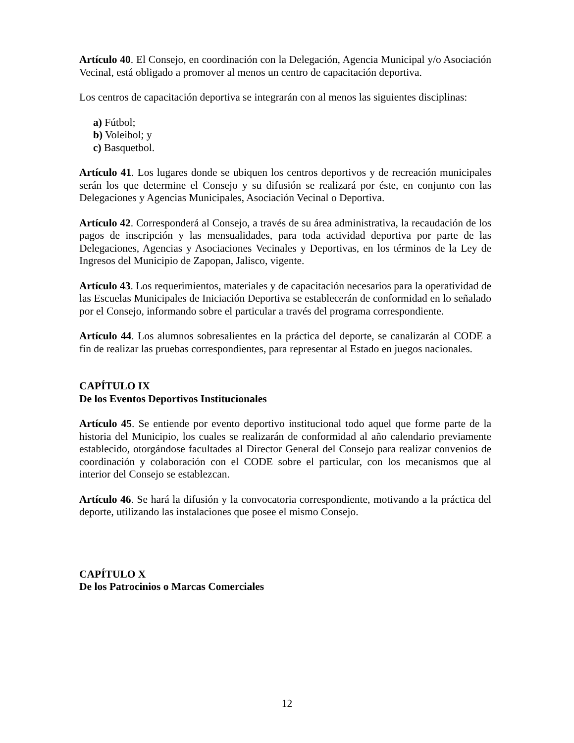Artículo 40. El Consejo, en coordinación con la Delegación, Agencia Municipal y/o Asociación Vecinal, está obligado a promover al menos un centro de capacitación deportiva.
Los centros de capacitación deportiva se integrarán con al menos las siguientes disciplinas:
a) Fútbol;
b) Voleibol; y
c) Basquetbol.
Artículo 41. Los lugares donde se ubiquen los centros deportivos y de recreación municipales serán los que determine el Consejo y su difusión se realizará por éste, en conjunto con las Delegaciones y Agencias Municipales, Asociación Vecinal o Deportiva.
Artículo 42. Corresponderá al Consejo, a través de su área administrativa, la recaudación de los pagos de inscripción y las mensualidades, para toda actividad deportiva por parte de las Delegaciones, Agencias y Asociaciones Vecinales y Deportivas, en los términos de la Ley de Ingresos del Municipio de Zapopan, Jalisco, vigente.
Artículo 43. Los requerimientos, materiales y de capacitación necesarios para la operatividad de las Escuelas Municipales de Iniciación Deportiva se establecerán de conformidad en lo señalado por el Consejo, informando sobre el particular a través del programa correspondiente.
Artículo 44. Los alumnos sobresalientes en la práctica del deporte, se canalizarán al CODE a fin de realizar las pruebas correspondientes, para representar al Estado en juegos nacionales.
CAPÍTULO IX
De los Eventos Deportivos Institucionales
Artículo 45. Se entiende por evento deportivo institucional todo aquel que forme parte de la historia del Municipio, los cuales se realizarán de conformidad al año calendario previamente establecido, otorgándose facultades al Director General del Consejo para realizar convenios de coordinación y colaboración con el CODE sobre el particular, con los mecanismos que al interior del Consejo se establezcan.
Artículo 46. Se hará la difusión y la convocatoria correspondiente, motivando a la práctica del deporte, utilizando las instalaciones que posee el mismo Consejo.
CAPÍTULO X
De los Patrocinios o Marcas Comerciales
12